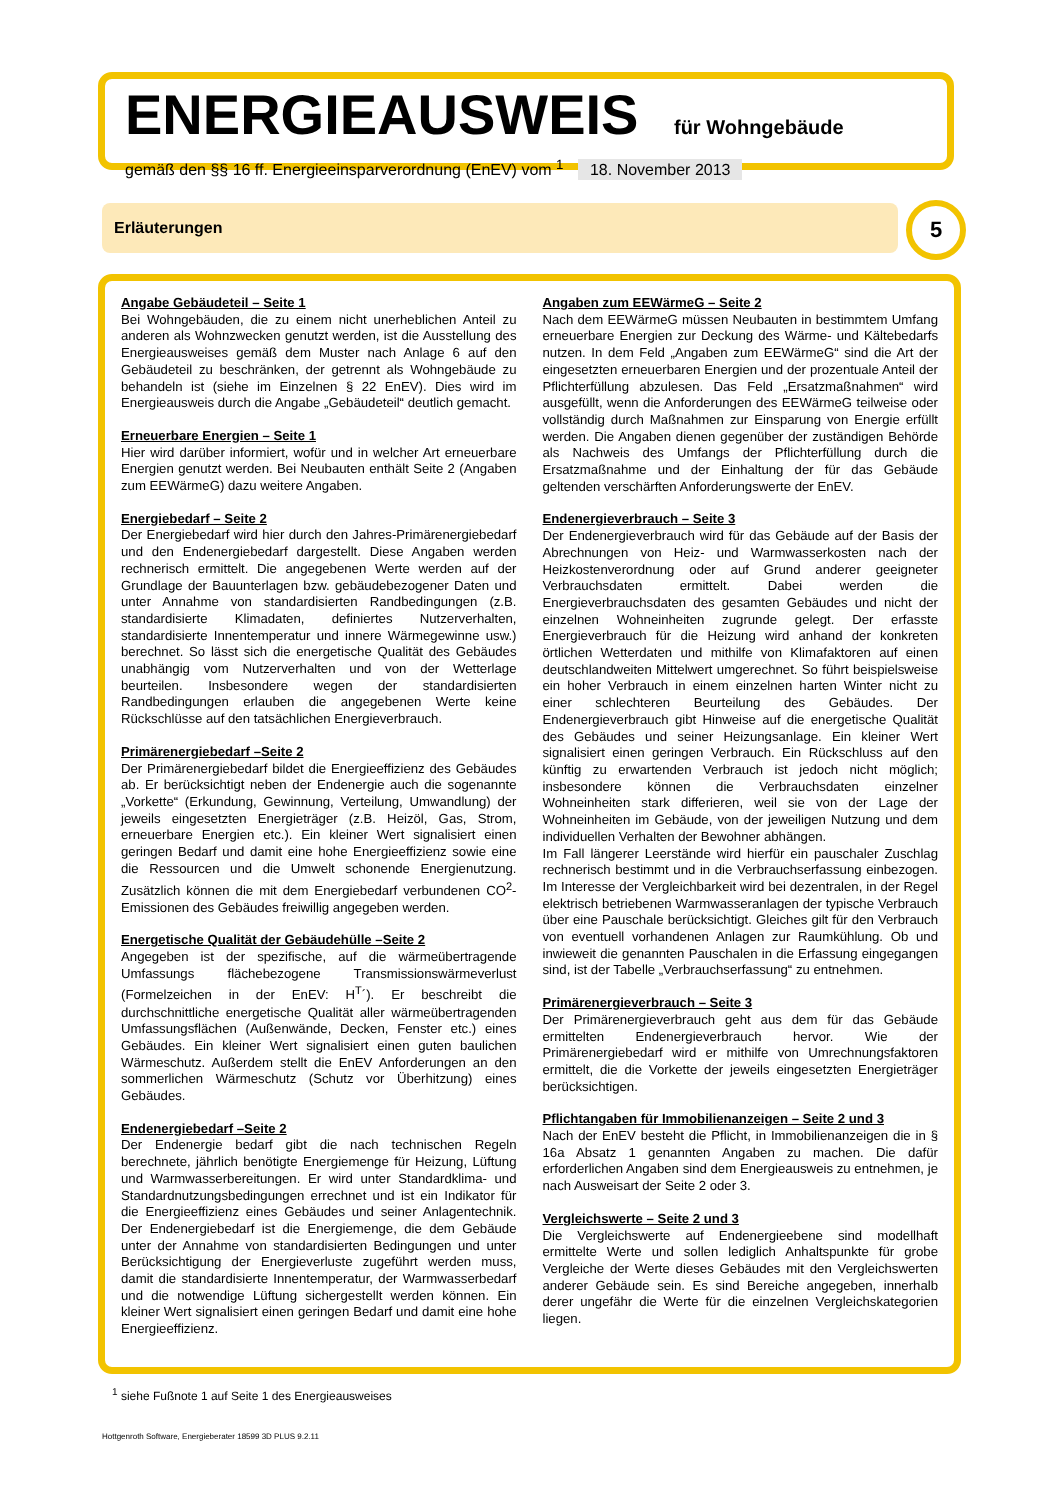ENERGIEAUSWEIS für Wohngebäude
gemäß den §§ 16 ff. Energieeinsparverordnung (EnEV) vom <sup>1</sup> 18. November 2013
Erläuterungen 5
Angabe Gebäudeteil – Seite 1
Bei Wohngebäuden, die zu einem nicht unerheblichen Anteil zu anderen als Wohnzwecken genutzt werden, ist die Ausstellung des Energieausweises gemäß dem Muster nach Anlage 6 auf den Gebäudeteil zu beschränken, der getrennt als Wohngebäude zu behandeln ist (siehe im Einzelnen § 22 EnEV). Dies wird im Energieausweis durch die Angabe „Gebäudeteil“ deutlich gemacht.
Erneuerbare Energien – Seite 1
Hier wird darüber informiert, wofür und in welcher Art erneuerbare Energien genutzt werden. Bei Neubauten enthält Seite 2 (Angaben zum EEWärmeG) dazu weitere Angaben.
Energiebedarf – Seite 2
Der Energiebedarf wird hier durch den Jahres-Primärenergiebedarf und den Endenergiebedarf dargestellt. Diese Angaben werden rechnerisch ermittelt. Die angegebenen Werte werden auf der Grundlage der Bauunterlagen bzw. gebäudebezogener Daten und unter Annahme von standardisierten Randbedingungen (z.B. standardisierte Klimadaten, definiertes Nutzerverhalten, standardisierte Innentemperatur und innere Wärmegewinne usw.) berechnet. So lässt sich die energetische Qualität des Gebäudes unabhängig vom Nutzerverhalten und von der Wetterlage beurteilen. Insbesondere wegen der standardisierten Randbedingungen erlauben die angegebenen Werte keine Rückschlüsse auf den tatsächlichen Energieverbrauch.
Primärenergiebedarf –Seite 2
Der Primärenergiebedarf bildet die Energieeffizienz des Gebäudes ab. Er berücksichtigt neben der Endenergie auch die sogenannte „Vorkette“ (Erkundung, Gewinnung, Verteilung, Umwandlung) der jeweils eingesetzten Energieträger (z.B. Heizöl, Gas, Strom, erneuerbare Energien etc.). Ein kleiner Wert signalisiert einen geringen Bedarf und damit eine hohe Energieeffizienz sowie eine die Ressourcen und die Umwelt schonende Energienutzung. Zusätzlich können die mit dem Energiebedarf verbundenen CO<sup>2</sup>-Emissionen des Gebäudes freiwillig angegeben werden.
Energetische Qualität der Gebäudehülle –Seite 2
Angegeben ist der spezifische, auf die wärmeübertragende Umfassungs flächebezogene Transmissionswärmeverlust (Formelzeichen in der EnEV: H<sup>T</sup>´). Er beschreibt die durchschnittliche energetische Qualität aller wärmeübertragenden Umfassungsflächen (Außenwände, Decken, Fenster etc.) eines Gebäudes. Ein kleiner Wert signalisiert einen guten baulichen Wärmeschutz. Außerdem stellt die EnEV Anforderungen an den sommerlichen Wärmeschutz (Schutz vor Überhitzung) eines Gebäudes.
Endenergiebedarf –Seite 2
Der Endenergie bedarf gibt die nach technischen Regeln berechnete, jährlich benötigte Energiemenge für Heizung, Lüftung und Warmwasserbereitungen. Er wird unter Standardklima- und Standardnutzungsbedingungen errechnet und ist ein Indikator für die Energieeffizienz eines Gebäudes und seiner Anlagentechnik. Der Endenergiebedarf ist die Energiemenge, die dem Gebäude unter der Annahme von standardisierten Bedingungen und unter Berücksichtigung der Energieverluste zugeführt werden muss, damit die standardisierte Innentemperatur, der Warmwasserbedarf und die notwendige Lüftung sichergestellt werden können. Ein kleiner Wert signalisiert einen geringen Bedarf und damit eine hohe Energieeffizienz.
Angaben zum EEWärmeG – Seite 2
Nach dem EEWärmeG müssen Neubauten in bestimmtem Umfang erneuerbare Energien zur Deckung des Wärme- und Kältebedarfs nutzen. In dem Feld „Angaben zum EEWärmeG“ sind die Art der eingesetzten erneuerbaren Energien und der prozentuale Anteil der Pflichterfüllung abzulesen. Das Feld „Ersatzmaßnahmen“ wird ausgefüllt, wenn die Anforderungen des EEWärmeG teilweise oder vollständig durch Maßnahmen zur Einsparung von Energie erfüllt werden. Die Angaben dienen gegenüber der zuständigen Behörde als Nachweis des Umfangs der Pflichterfüllung durch die Ersatzmaßnahme und der Einhaltung der für das Gebäude geltenden verschärften Anforderungswerte der EnEV.
Endenergieverbrauch – Seite 3
Der Endenergieverbrauch wird für das Gebäude auf der Basis der Abrechnungen von Heiz- und Warmwasserkosten nach der Heizkostenverordnung oder auf Grund anderer geeigneter Verbrauchsdaten ermittelt. Dabei werden die Energieverbrauchsdaten des gesamten Gebäudes und nicht der einzelnen Wohneinheiten zugrunde gelegt. Der erfasste Energieverbrauch für die Heizung wird anhand der konkreten örtlichen Wetterdaten und mithilfe von Klimafaktoren auf einen deutschlandweiten Mittelwert umgerechnet. So führt beispielsweise ein hoher Verbrauch in einem einzelnen harten Winter nicht zu einer schlechteren Beurteilung des Gebäudes. Der Endenergieverbrauch gibt Hinweise auf die energetische Qualität des Gebäudes und seiner Heizungsanlage. Ein kleiner Wert signalisiert einen geringen Verbrauch. Ein Rückschluss auf den künftig zu erwartenden Verbrauch ist jedoch nicht möglich; insbesondere können die Verbrauchsdaten einzelner Wohneinheiten stark differieren, weil sie von der Lage der Wohneinheiten im Gebäude, von der jeweiligen Nutzung und dem individuellen Verhalten der Bewohner abhängen.
Im Fall längerer Leerstände wird hierfür ein pauschaler Zuschlag rechnerisch bestimmt und in die Verbrauchserfassung einbezogen. Im Interesse der Vergleichbarkeit wird bei dezentralen, in der Regel elektrisch betriebenen Warmwasseranlagen der typische Verbrauch über eine Pauschale berücksichtigt. Gleiches gilt für den Verbrauch von eventuell vorhandenen Anlagen zur Raumkühlung. Ob und inwieweit die genannten Pauschalen in die Erfassung eingegangen sind, ist der Tabelle „Verbrauchserfassung“ zu entnehmen.
Primärenergieverbrauch – Seite 3
Der Primärenergieverbrauch geht aus dem für das Gebäude ermittelten Endenergieverbrauch hervor. Wie der Primärenergiebedarf wird er mithilfe von Umrechnungsfaktoren ermittelt, die die Vorkette der jeweils eingesetzten Energieträger berücksichtigen.
Pflichtangaben für Immobilienanzeigen – Seite 2 und 3
Nach der EnEV besteht die Pflicht, in Immobilienanzeigen die in § 16a Absatz 1 genannten Angaben zu machen. Die dafür erforderlichen Angaben sind dem Energieausweis zu entnehmen, je nach Ausweisart der Seite 2 oder 3.
Vergleichswerte – Seite 2 und 3
Die Vergleichswerte auf Endenergieebene sind modellhaft ermittelte Werte und sollen lediglich Anhaltspunkte für grobe Vergleiche der Werte dieses Gebäudes mit den Vergleichswerten anderer Gebäude sein. Es sind Bereiche angegeben, innerhalb derer ungefähr die Werte für die einzelnen Vergleichskategorien liegen.
<sup>1</sup> siehe Fußnote 1 auf Seite 1 des Energieausweises
Hottgenroth Software, Energieberater 18599 3D PLUS 9.2.11